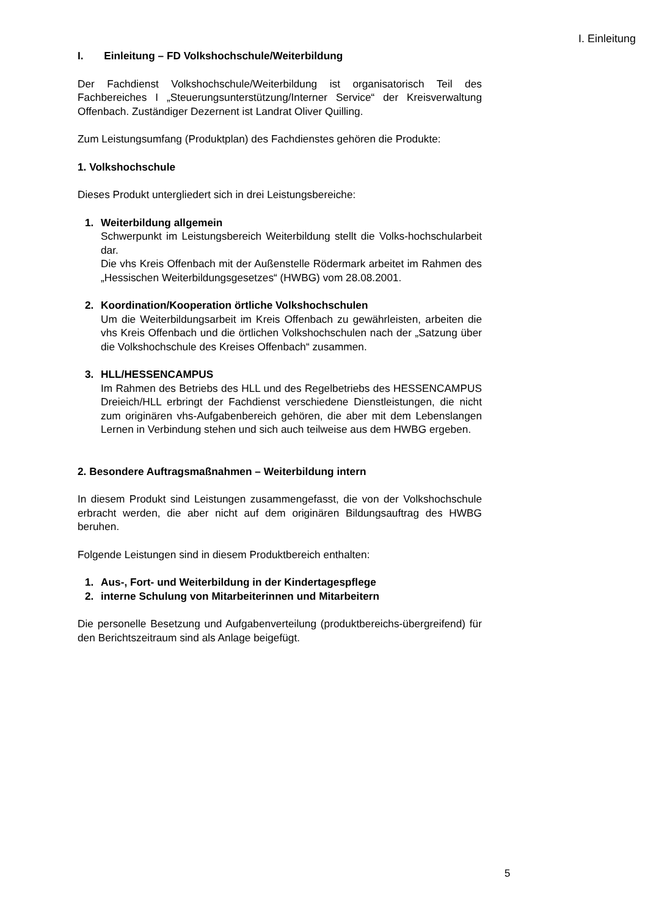I. Einleitung
I. Einleitung – FD Volkshochschule/Weiterbildung
Der Fachdienst Volkshochschule/Weiterbildung ist organisatorisch Teil des Fachbereiches I „Steuerungsunterstützung/Interner Service“ der Kreisverwaltung Offenbach. Zuständiger Dezernent ist Landrat Oliver Quilling.
Zum Leistungsumfang (Produktplan) des Fachdienstes gehören die Produkte:
1. Volkshochschule
Dieses Produkt untergliedert sich in drei Leistungsbereiche:
1. Weiterbildung allgemein
Schwerpunkt im Leistungsbereich Weiterbildung stellt die Volks-hochschularbeit dar.
Die vhs Kreis Offenbach mit der Außenstelle Rödermark arbeitet im Rahmen des „Hessischen Weiterbildungsgesetzes“ (HWBG) vom 28.08.2001.
2. Koordination/Kooperation örtliche Volkshochschulen
Um die Weiterbildungsarbeit im Kreis Offenbach zu gewährleisten, arbeiten die vhs Kreis Offenbach und die örtlichen Volkshochschulen nach der „Satzung über die Volkshochschule des Kreises Offenbach“ zusammen.
3. HLL/HESSENCAMPUS
Im Rahmen des Betriebs des HLL und des Regelbetriebs des HESSENCAMPUS Dreieich/HLL erbringt der Fachdienst verschiedene Dienstleistungen, die nicht zum originären vhs-Aufgabenbereich gehören, die aber mit dem Lebenslangen Lernen in Verbindung stehen und sich auch teilweise aus dem HWBG ergeben.
2. Besondere Auftragsmaßnahmen – Weiterbildung intern
In diesem Produkt sind Leistungen zusammengefasst, die von der Volkshochschule erbracht werden, die aber nicht auf dem originären Bildungsauftrag des HWBG beruhen.
Folgende Leistungen sind in diesem Produktbereich enthalten:
1. Aus-, Fort- und Weiterbildung in der Kindertagespflege
2. interne Schulung von Mitarbeiterinnen und Mitarbeitern
Die personelle Besetzung und Aufgabenverteilung (produktbereichs-übergreifend) für den Berichtszeitraum sind als Anlage beigefügt.
5